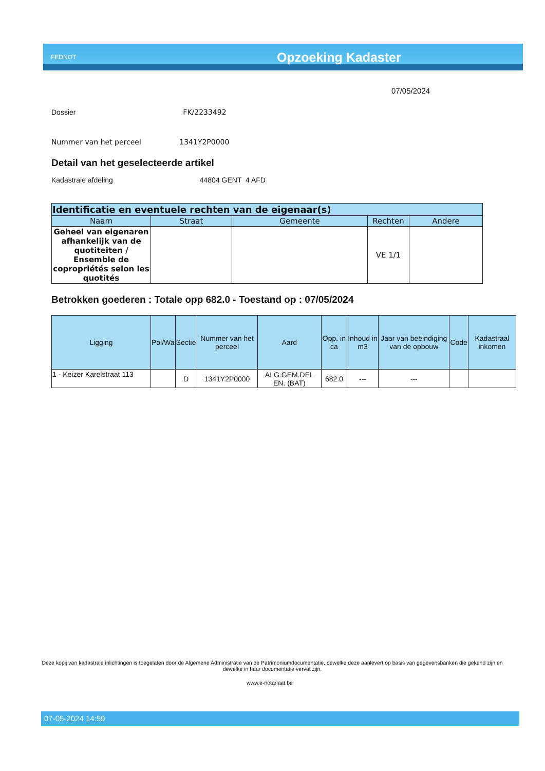FEDNOT
Opzoeking Kadaster
07/05/2024
Dossier FK/2233492
Nummer van het perceel 1341Y2P0000
Detail van het geselecteerde artikel
Kadastrale afdeling 44804 GENT 4 AFD
| Identificatie en eventuele rechten van de eigenaar(s) | | | | |
| --- | --- | --- | --- | --- |
| Naam | Straat | Gemeente | Rechten | Andere |
| Geheel van eigenaren afhankelijk van de quotiteiten / Ensemble de copropriétés selon les quotités | | | VE 1/1 | |
Betrokken goederen : Totale opp 682.0 - Toestand op : 07/05/2024
| Ligging | Pol/Wa | Sectie | Nummer van het perceel | Aard | Opp. in ca | Inhoud in m3 | Jaar van beëindiging van de opbouw | Code | Kadastraal inkomen |
| --- | --- | --- | --- | --- | --- | --- | --- | --- | --- |
| 1 - Keizer Karelstraat 113 | | D | 1341Y2P0000 | ALG.GEM.DEL EN. (BAT) | 682.0 | --- | --- | | |
Deze kopij van kadastrale inlichtingen is toegelaten door de Algemene Administratie van de Patrimoniumdocumentatie, dewelke deze aanlevert op basis van gegevensbanken die gekend zijn en dewelke in haar documentatie vervat zijn.
www.e-notariaat.be
07-05-2024 14:59